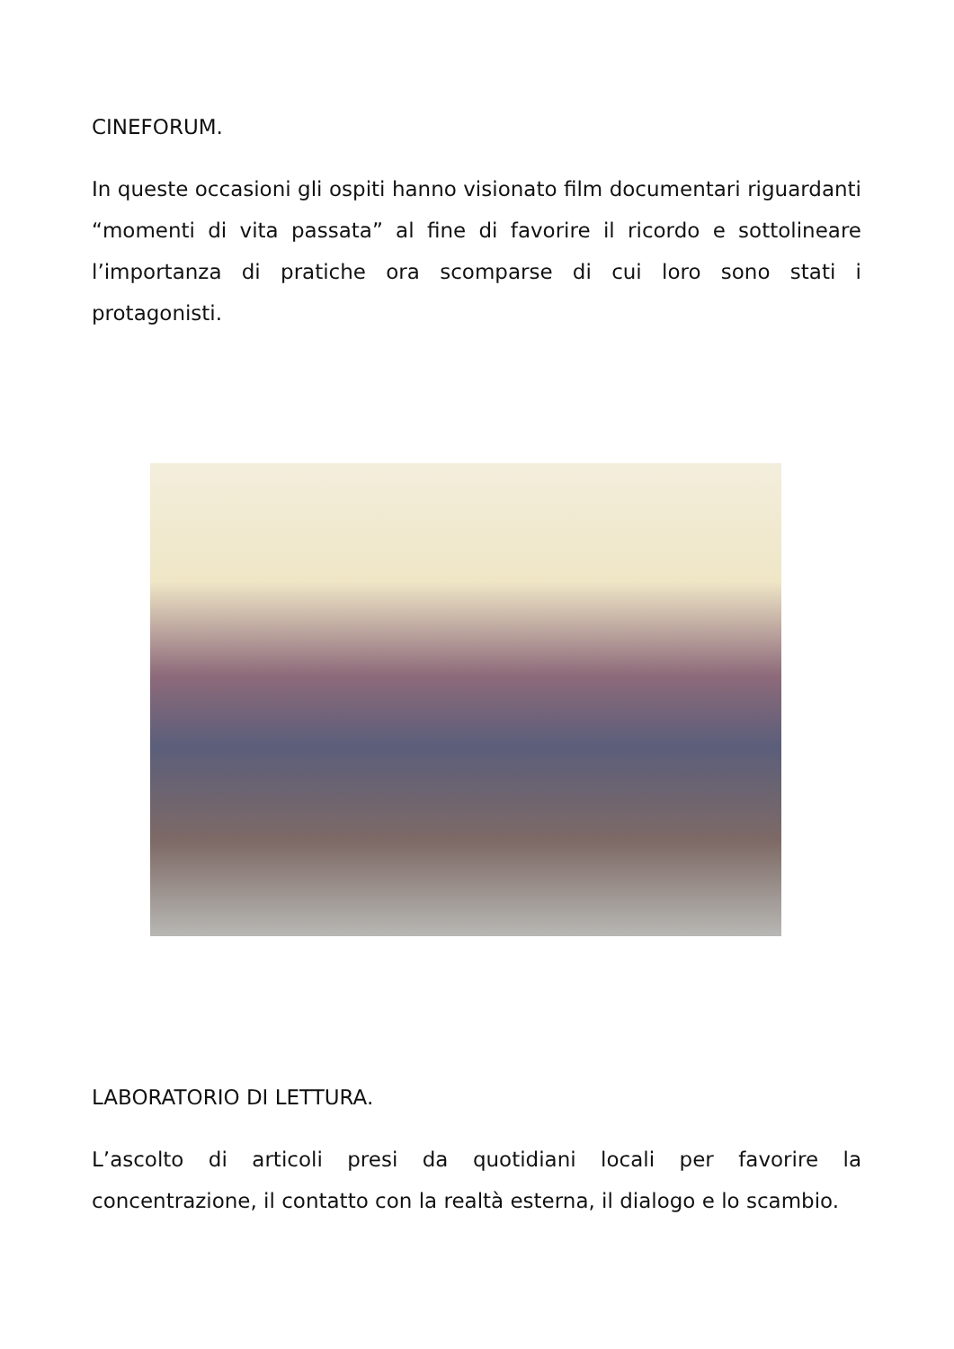CINEFORUM.
In queste occasioni gli ospiti hanno visionato film documentari riguardanti “momenti di vita passata” al fine di favorire il ricordo e sottolineare l’importanza di pratiche ora scomparse di cui loro sono stati i protagonisti.
LABORATORIO DI LETTURA.
L’ascolto di articoli presi da quotidiani locali per favorire la concentrazione, il contatto con la realtà esterna, il dialogo e lo scambio.